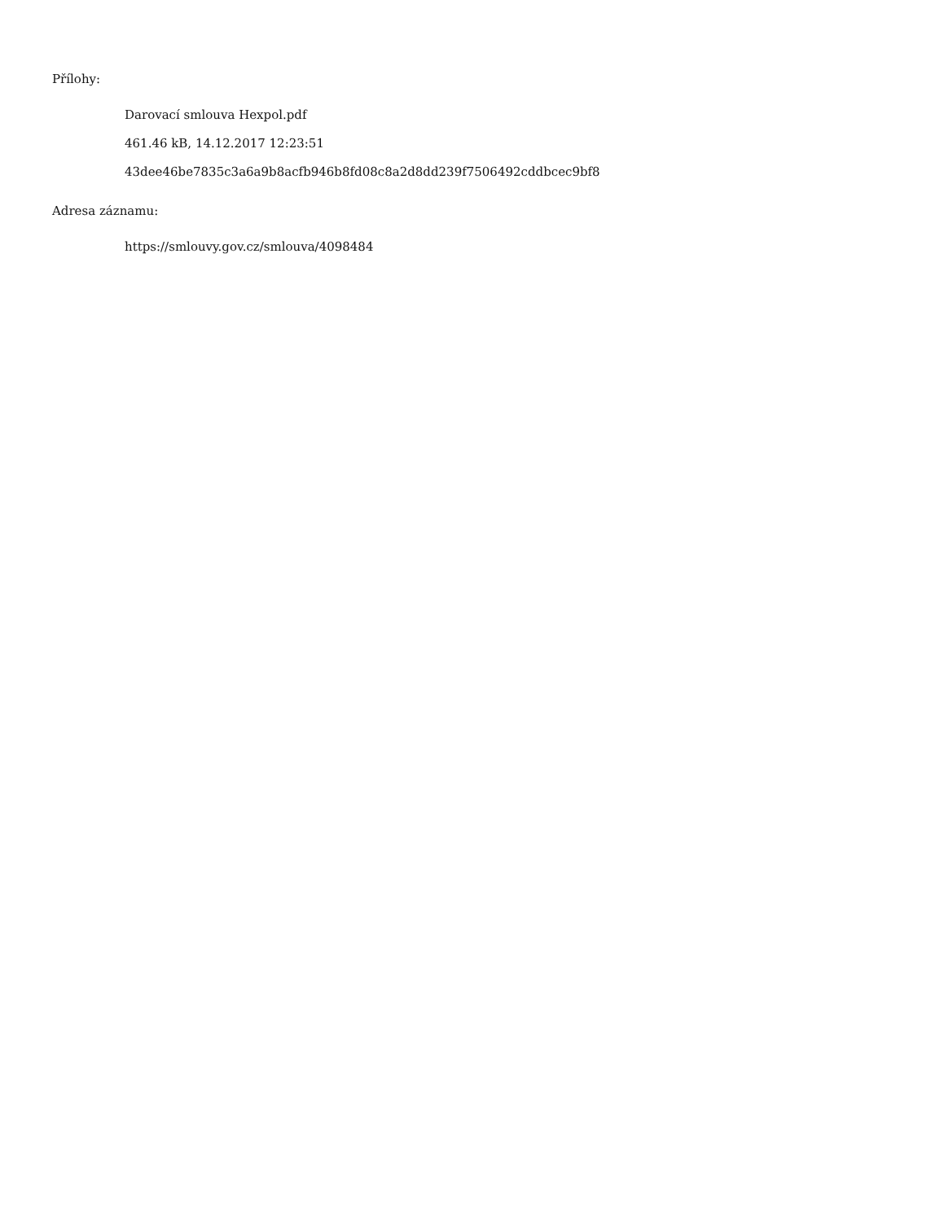Přílohy:
Darovací smlouva Hexpol.pdf
461.46 kB, 14.12.2017 12:23:51
43dee46be7835c3a6a9b8acfb946b8fd08c8a2d8dd239f7506492cddbcec9bf8
Adresa záznamu:
https://smlouvy.gov.cz/smlouva/4098484